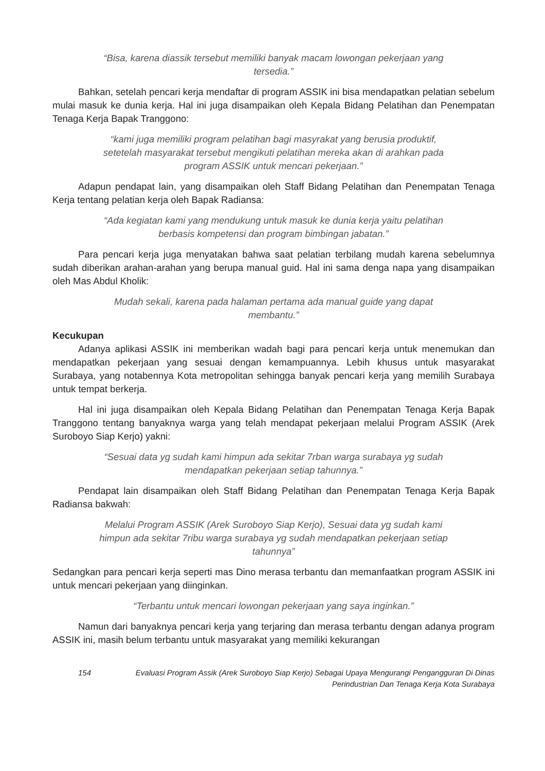“Bisa, karena diassik tersebut memiliki banyak macam lowongan pekerjaan yang tersedia.”
Bahkan, setelah pencari kerja mendaftar di program ASSIK ini bisa mendapatkan pelatian sebelum mulai masuk ke dunia kerja. Hal ini juga disampaikan oleh Kepala Bidang Pelatihan dan Penempatan Tenaga Kerja Bapak Tranggono:
“kami juga memiliki program pelatihan bagi masyrakat yang berusia produktif, setetelah masyarakat tersebut mengikuti pelatihan mereka akan di arahkan pada program ASSIK untuk mencari pekerjaan.”
Adapun pendapat lain, yang disampaikan oleh Staff Bidang Pelatihan dan Penempatan Tenaga Kerja tentang pelatian kerja oleh Bapak Radiansa:
“Ada kegiatan kami yang mendukung untuk masuk ke dunia kerja yaitu pelatihan berbasis kompetensi dan program bimbingan jabatan.”
Para pencari kerja juga menyatakan bahwa saat pelatian terbilang mudah karena sebelumnya sudah diberikan arahan-arahan yang berupa manual guid. Hal ini sama denga napa yang disampaikan oleh Mas Abdul Kholik:
Mudah sekali, karena pada halaman pertama ada manual guide yang dapat membantu.”
Kecukupan
Adanya aplikasi ASSIK ini memberikan wadah bagi para pencari kerja untuk menemukan dan mendapatkan pekerjaan yang sesuai dengan kemampuannya. Lebih khusus untuk masyarakat Surabaya, yang notabennya Kota metropolitan sehingga banyak pencari kerja yang memilih Surabaya untuk tempat berkerja.
Hal ini juga disampaikan oleh Kepala Bidang Pelatihan dan Penempatan Tenaga Kerja Bapak Tranggono tentang banyaknya warga yang telah mendapat pekerjaan melalui Program ASSIK (Arek Suroboyo Siap Kerjo) yakni:
“Sesuai data yg sudah kami himpun ada sekitar 7rban warga surabaya yg sudah mendapatkan pekerjaan setiap tahunnya.”
Pendapat lain disampaikan oleh Staff Bidang Pelatihan dan Penempatan Tenaga Kerja Bapak Radiansa bakwah:
Melalui Program ASSIK (Arek Suroboyo Siap Kerjo), Sesuai data yg sudah kami himpun ada sekitar 7ribu warga surabaya yg sudah mendapatkan pekerjaan setiap tahunnya”
Sedangkan para pencari kerja seperti mas Dino merasa terbantu dan memanfaatkan program ASSIK ini untuk mencari pekerjaan yang diinginkan.
“Terbantu untuk mencari lowongan pekerjaan yang saya inginkan.”
Namun dari banyaknya pencari kerja yang terjaring dan merasa terbantu dengan adanya program ASSIK ini, masih belum terbantu untuk masyarakat yang memiliki kekurangan
154 Evaluasi Program Assik (Arek Suroboyo Siap Kerjo) Sebagai Upaya Mengurangi Pengangguran Di Dinas Perindustrian Dan Tenaga Kerja Kota Surabaya